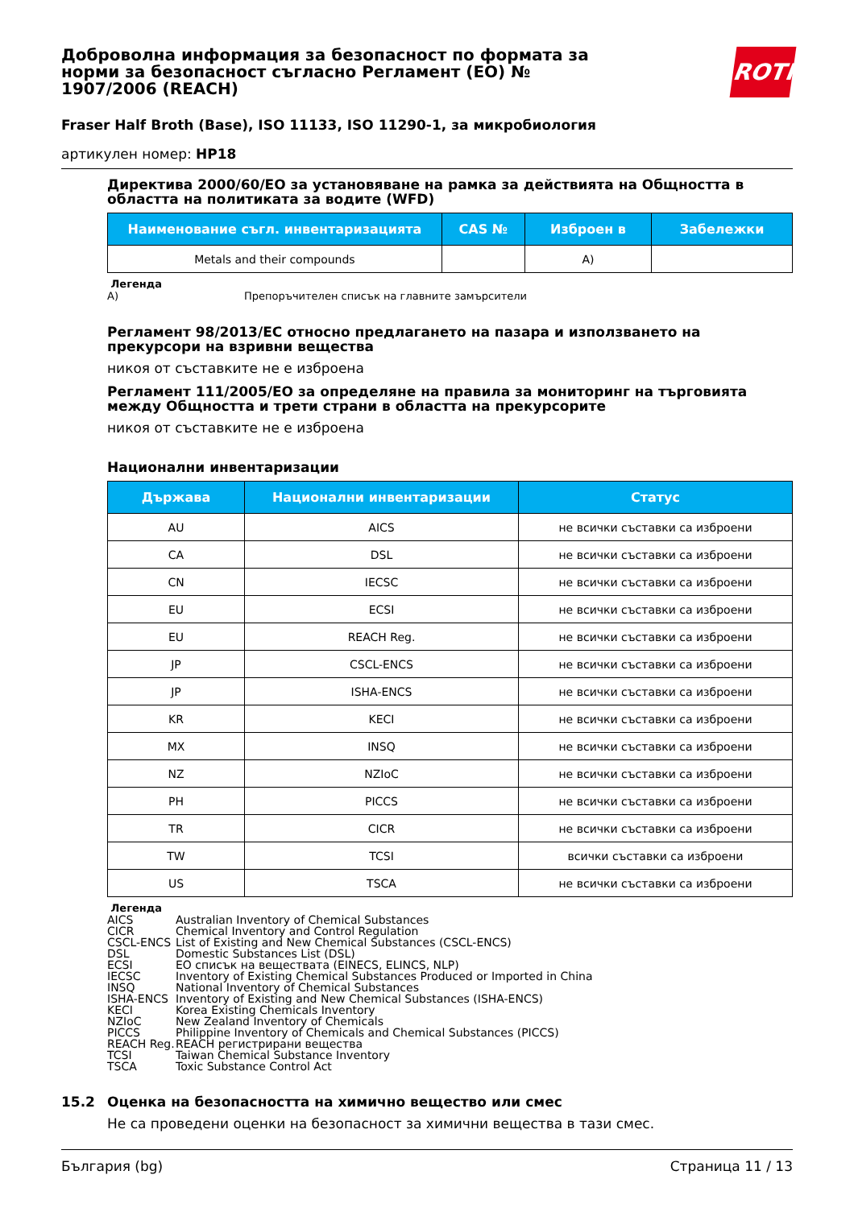ROTH
Доброволна информация за безопасност по формата за норми за безопасност съгласно Регламент (ЕО) № 1907/2006 (REACH)
Fraser Half Broth (Base), ISO 11133, ISO 11290-1, за микробиология
артикулен номер: HP18
Директива 2000/60/ЕО за установяване на рамка за действията на Общността в областта на политиката за водите (WFD)
| Наименование съгл. инвентаризацията | CAS № | Изброен в | Забележки |
| --- | --- | --- | --- |
| Metals and their compounds | | A) | |
Легенда
A) Препоръчителен списък на главните замърсители
Регламент 98/2013/ЕС относно предлагането на пазара и използването на прекурсори на взривни вещества
никоя от съставките не е изброена
Регламент 111/2005/ЕО за определяне на правила за мониторинг на търговията между Общността и трети страни в областта на прекурсорите
никоя от съставките не е изброена
Национални инвентаризации
| Държава | Национални инвентаризации | Статус |
| --- | --- | --- |
| AU | AICS | не всички съставки са изброени |
| CA | DSL | не всички съставки са изброени |
| CN | IECSC | не всички съставки са изброени |
| EU | ECSI | не всички съставки са изброени |
| EU | REACH Reg. | не всички съставки са изброени |
| JP | CSCL-ENCS | не всички съставки са изброени |
| JP | ISHA-ENCS | не всички съставки са изброени |
| KR | KECI | не всички съставки са изброени |
| MX | INSQ | не всички съставки са изброени |
| NZ | NZIoC | не всички съставки са изброени |
| PH | PICCS | не всички съставки са изброени |
| TR | CICR | не всички съставки са изброени |
| TW | TCSI | всички съставки са изброени |
| US | TSCA | не всички съставки са изброени |
Легенда
AICS Australian Inventory of Chemical Substances CICR Chemical Inventory and Control Regulation CSCL-ENCS List of Existing and New Chemical Substances (CSCL-ENCS) DSL Domestic Substances List (DSL) ECSI ЕО списък на веществата (EINECS, ELINCS, NLP) IECSC Inventory of Existing Chemical Substances Produced or Imported in China INSQ National Inventory of Chemical Substances ISHA-ENCS Inventory of Existing and New Chemical Substances (ISHA-ENCS) KECI Korea Existing Chemicals Inventory NZIoC New Zealand Inventory of Chemicals PICCS Philippine Inventory of Chemicals and Chemical Substances (PICCS) REACH Reg. REACH регистрирани вещества TCSI Taiwan Chemical Substance Inventory TSCA Toxic Substance Control Act
15.2 Оценка на безопасността на химично вещество или смес
Не са проведени оценки на безопасност за химични вещества в тази смес.
България (bg) Страница 11 / 13